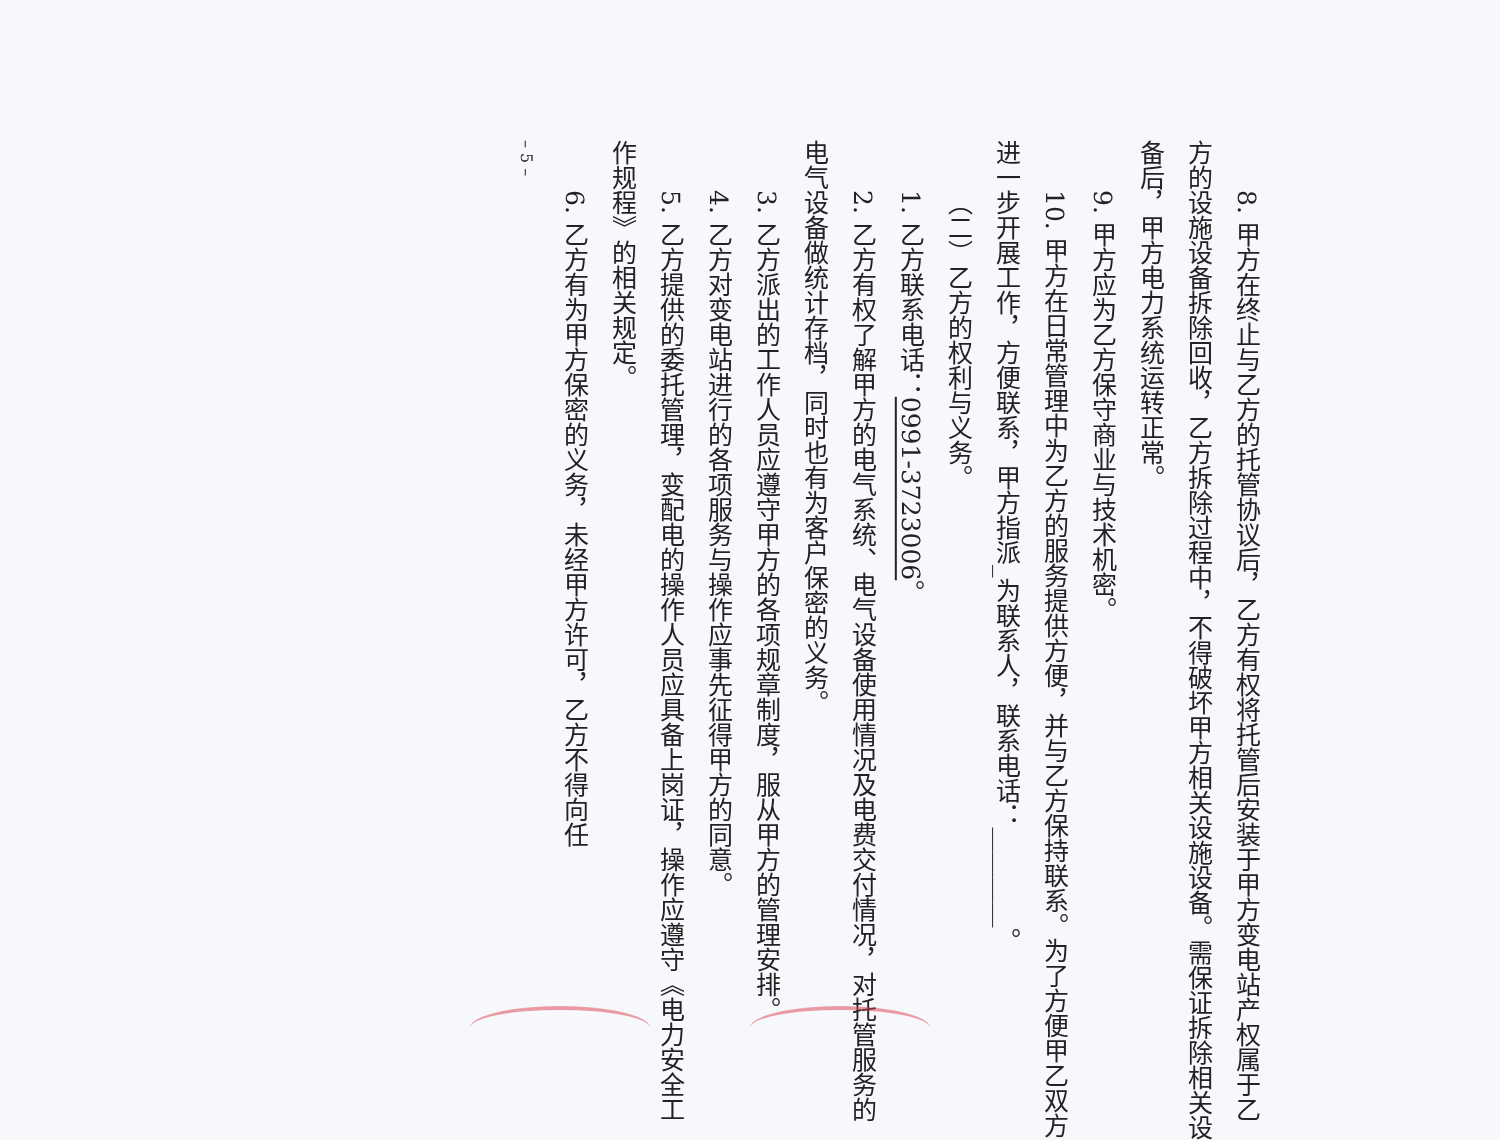8. 甲方在终止与乙方的托管协议后，乙方有权将托管后安装于甲方变电站产权属于乙方的设施设备拆除回收，乙方拆除过程中，不得破坏甲方相关设施设备。需保证拆除相关设备后，甲方电力系统运转正常。
9. 甲方应为乙方保守商业与技术机密。
10. 甲方在日常管理中为乙方的服务提供方便，并与乙方保持联系。为了方便甲乙双方进一步开展工作，方便联系，甲方指派_为联系人，联系电话：________。
（二）乙方的权利与义务。
1. 乙方联系电话：0991-3723006。
2. 乙方有权了解甲方的电气系统、电气设备使用情况及电费交付情况，对托管服务的电气设备做统计存档，同时也有为客户保密的义务。
3. 乙方派出的工作人员应遵守甲方的各项规章制度，服从甲方的管理安排。
4. 乙方对变电站进行的各项服务与操作应事先征得甲方的同意。
5. 乙方提供的委托管理，变配电的操作人员应具备上岗证，操作应遵守《电力安全工作规程》的相关规定。
6. 乙方有为甲方保密的义务，未经甲方许可，乙方不得向任
– 5 –